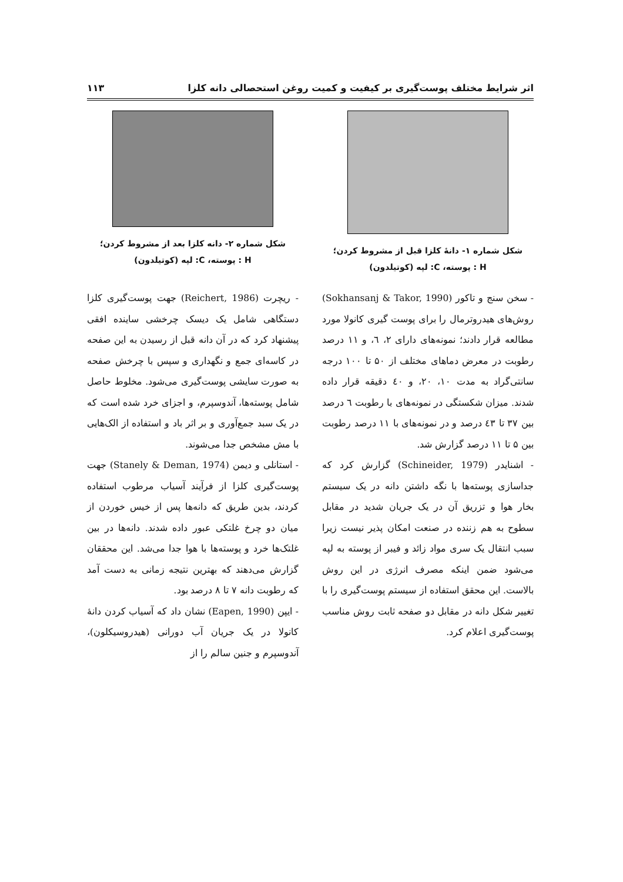اثر شرایط مختلف پوست‌گیری بر کیفیت و کمیت روغن استحصالی دانه کلزا ۱۱۳
شکل شماره ۱- دانهٔ کلزا قبل از مشروط کردن؛
H : پوسته، C: لپه (کوتیلدون)
شکل شماره ۲- دانه کلزا بعد از مشروط کردن؛
H : پوسته، C: لپه (کوتیلدون)
- سخن سنج و تاکور (Sokhansanj & Takor, 1990) روش‌های هیدروترمال را برای پوست گیری کانولا مورد مطالعه قرار دادند؛ نمونه‌های دارای ۲، ٦، و ۱۱ درصد رطوبت در معرض دماهای مختلف از ۵۰ تا ۱۰۰ درجه سانتی‌گراد به مدت ۱۰، ۲۰، و ٤۰ دقیقه قرار داده شدند. میزان شکستگی در نمونه‌های با رطوبت ٦ درصد بین ۳۷ تا ٤۳ درصد و در نمونه‌های با ۱۱ درصد رطوبت بین ۵ تا ۱۱ درصد گزارش شد.
- اشنایدر (Schineider, 1979) گزارش کرد که جداسازی پوسته‌ها با نگه داشتن دانه در یک سیستم بخار هوا و تزریق آن در یک جریان شدید در مقابل سطوح به هم زننده در صنعت امکان پذیر نیست زیرا سبب انتقال یک سری مواد زائد و فیبر از پوسته به لپه می‌شود ضمن اینکه مصرف انرژی در این روش بالاست. این محقق استفاده از سیستم پوست‌گیری را با تغییر شکل دانه در مقابل دو صفحه ثابت روش مناسب پوست‌گیری اعلام کرد.
- ریچرت (Reichert, 1986) جهت پوست‌گیری کلزا دستگاهی شامل یک دیسک چرخشی ساینده افقی پیشنهاد کرد که در آن دانه قبل از رسیدن به این صفحه در کاسه‌ای جمع و نگهداری و سپس با چرخش صفحه به صورت سایشی پوست‌گیری می‌شود. مخلوط حاصل شامل پوسته‌ها، آندوسپرم، و اجزای خرد شده است که در یک سبد جمع‌آوری و بر اثر باد و استفاده از الک‌هایی با مش مشخص جدا می‌شوند.
- استانلی و دیمن (Stanely & Deman, 1974) جهت پوست‌گیری کلزا از فرآیند آسیاب مرطوب استفاده کردند، بدین طریق که دانه‌ها پس از خیس خوردن از میان دو چرخ غلتکی عبور داده شدند. دانه‌ها در بین غلتک‌ها خرد و پوسته‌ها با هوا جدا می‌شد. این محققان گزارش می‌دهند که بهترین نتیجه زمانی به دست آمد که رطوبت دانه ۷ تا ۸ درصد بود.
- ایپن (Eapen, 1990) نشان داد که آسیاب کردن دانهٔ کانولا در یک جریان آب دورانی (هیدروسیکلون)، آندوسپرم و جنین سالم را از